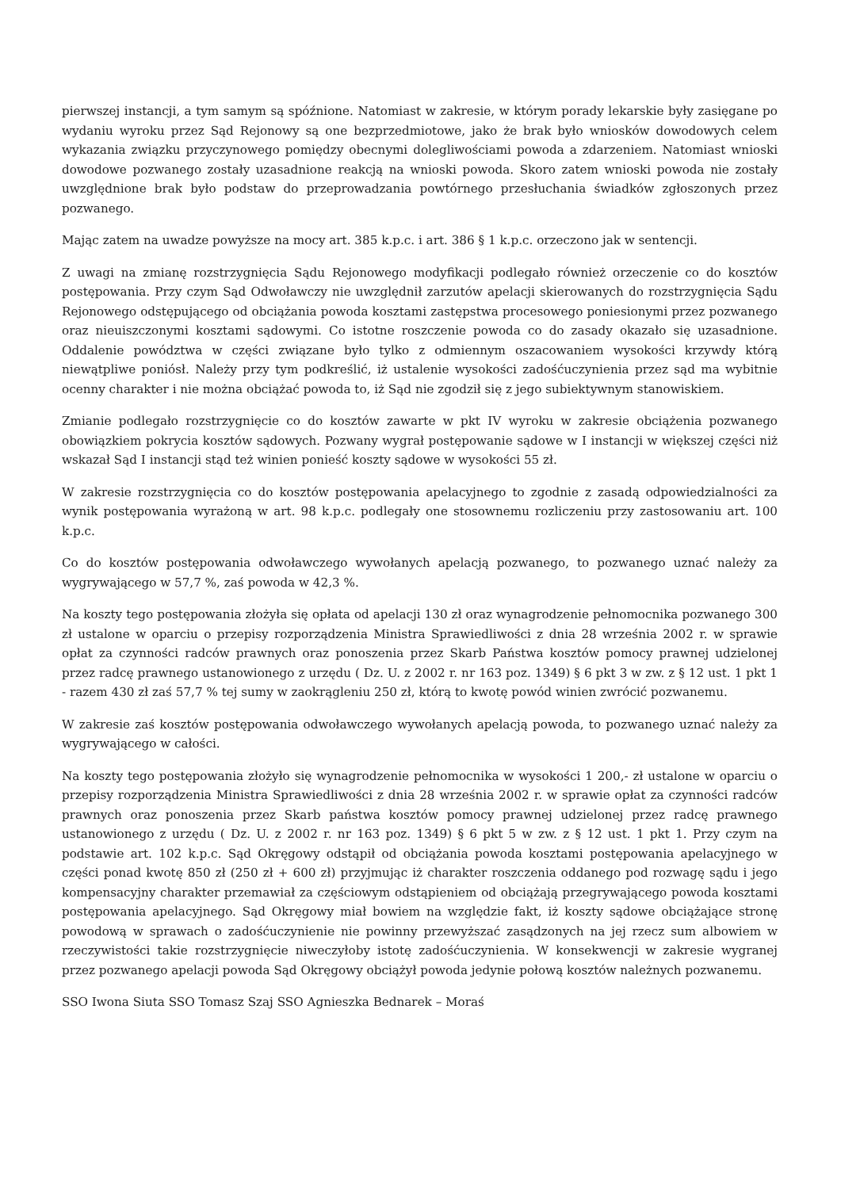pierwszej instancji, a tym samym są spóźnione. Natomiast w zakresie, w którym porady lekarskie były zasięgane po wydaniu wyroku przez Sąd Rejonowy są one bezprzedmiotowe, jako że brak było wniosków dowodowych celem wykazania związku przyczynowego pomiędzy obecnymi dolegliwościami powoda a zdarzeniem. Natomiast wnioski dowodowe pozwanego zostały uzasadnione reakcją na wnioski powoda. Skoro zatem wnioski powoda nie zostały uwzględnione brak było podstaw do przeprowadzania powtórnego przesłuchania świadków zgłoszonych przez pozwanego.
Mając zatem na uwadze powyższe na mocy art. 385 k.p.c. i art. 386 § 1 k.p.c. orzeczono jak w sentencji.
Z uwagi na zmianę rozstrzygnięcia Sądu Rejonowego modyfikacji podlegało również orzeczenie co do kosztów postępowania. Przy czym Sąd Odwoławczy nie uwzględnił zarzutów apelacji skierowanych do rozstrzygnięcia Sądu Rejonowego odstępującego od obciążania powoda kosztami zastępstwa procesowego poniesionymi przez pozwanego oraz nieuiszczonymi kosztami sądowymi. Co istotne roszczenie powoda co do zasady okazało się uzasadnione. Oddalenie powództwa w części związane było tylko z odmiennym oszacowaniem wysokości krzywdy którą niewątpliwe poniósł. Należy przy tym podkreślić, iż ustalenie wysokości zadośćuczynienia przez sąd ma wybitnie ocenny charakter i nie można obciążać powoda to, iż Sąd nie zgodził się z jego subiektywnym stanowiskiem.
Zmianie podlegało rozstrzygnięcie co do kosztów zawarte w pkt IV wyroku w zakresie obciążenia pozwanego obowiązkiem pokrycia kosztów sądowych. Pozwany wygrał postępowanie sądowe w I instancji w większej części niż wskazał Sąd I instancji stąd też winien ponieść koszty sądowe w wysokości 55 zł.
W zakresie rozstrzygnięcia co do kosztów postępowania apelacyjnego to zgodnie z zasadą odpowiedzialności za wynik postępowania wyrażoną w art. 98 k.p.c. podlegały one stosownemu rozliczeniu przy zastosowaniu art. 100 k.p.c.
Co do kosztów postępowania odwoławczego wywołanych apelacją pozwanego, to pozwanego uznać należy za wygrywającego w 57,7 %, zaś powoda w 42,3 %.
Na koszty tego postępowania złożyła się opłata od apelacji 130 zł oraz wynagrodzenie pełnomocnika pozwanego 300 zł ustalone w oparciu o przepisy rozporządzenia Ministra Sprawiedliwości z dnia 28 września 2002 r. w sprawie opłat za czynności radców prawnych oraz ponoszenia przez Skarb Państwa kosztów pomocy prawnej udzielonej przez radcę prawnego ustanowionego z urzędu ( Dz. U. z 2002 r. nr 163 poz. 1349) § 6 pkt 3 w zw. z § 12 ust. 1 pkt 1 - razem 430 zł zaś 57,7 % tej sumy w zaokrągleniu 250 zł, którą to kwotę powód winien zwrócić pozwanemu.
W zakresie zaś kosztów postępowania odwoławczego wywołanych apelacją powoda, to pozwanego uznać należy za wygrywającego w całości.
Na koszty tego postępowania złożyło się wynagrodzenie pełnomocnika w wysokości 1 200,- zł ustalone w oparciu o przepisy rozporządzenia Ministra Sprawiedliwości z dnia 28 września 2002 r. w sprawie opłat za czynności radców prawnych oraz ponoszenia przez Skarb państwa kosztów pomocy prawnej udzielonej przez radcę prawnego ustanowionego z urzędu ( Dz. U. z 2002 r. nr 163 poz. 1349) § 6 pkt 5 w zw. z § 12 ust. 1 pkt 1. Przy czym na podstawie art. 102 k.p.c. Sąd Okręgowy odstąpił od obciążania powoda kosztami postępowania apelacyjnego w części ponad kwotę 850 zł (250 zł + 600 zł) przyjmując iż charakter roszczenia oddanego pod rozwagę sądu i jego kompensacyjny charakter przemawiał za częściowym odstąpieniem od obciążają przegrywającego powoda kosztami postępowania apelacyjnego. Sąd Okręgowy miał bowiem na względzie fakt, iż koszty sądowe obciążające stronę powodową w sprawach o zadośćuczynienie nie powinny przewyższać zasądzonych na jej rzecz sum albowiem w rzeczywistości takie rozstrzygnięcie niweczyłoby istotę zadośćuczynienia. W konsekwencji w zakresie wygranej przez pozwanego apelacji powoda Sąd Okręgowy obciążył powoda jedynie połową kosztów należnych pozwanemu.
SSO Iwona Siuta SSO Tomasz Szaj SSO Agnieszka Bednarek – Moraś